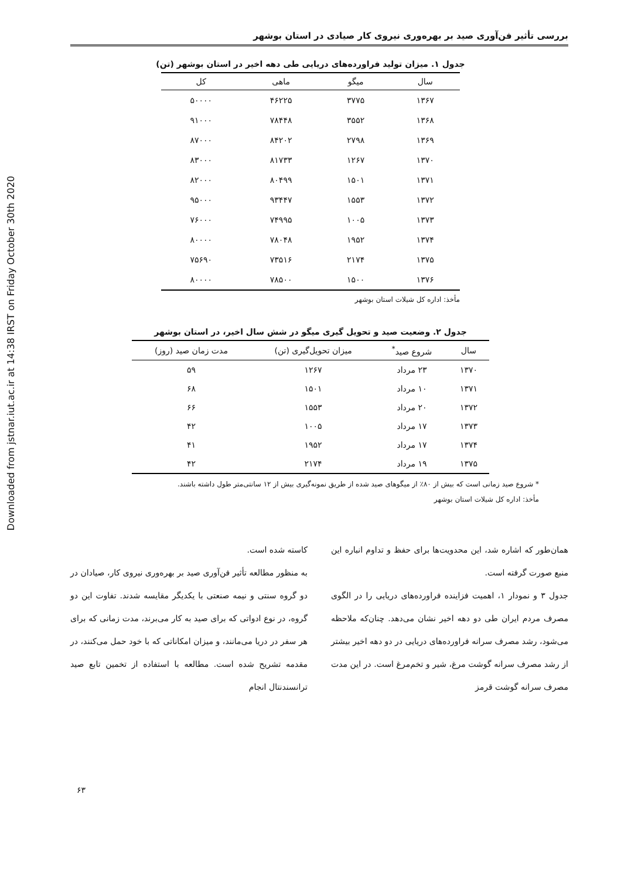Downloaded from jstnar.iut.ac.ir at 14:38 IRST on Friday October 30th 2020
بررسی تأثیر فن‌آوری صید بر بهره‌وری نیروی کار صیادی در استان بوشهر
جدول ۱. میزان تولید فراورده‌های دریایی طی دهه اخیر در استان بوشهر (تن)
| سال | میگو | ماهی | کل |
| --- | --- | --- | --- |
| ۱۳۶۷ | ۳۷۷۵ | ۴۶۲۲۵ | ۵۰۰۰۰ |
| ۱۳۶۸ | ۳۵۵۲ | ۷۸۴۴۸ | ۹۱۰۰۰ |
| ۱۳۶۹ | ۲۷۹۸ | ۸۴۲۰۲ | ۸۷۰۰۰ |
| ۱۳۷۰ | ۱۲۶۷ | ۸۱۷۳۳ | ۸۳۰۰۰ |
| ۱۳۷۱ | ۱۵۰۱ | ۸۰۴۹۹ | ۸۲۰۰۰ |
| ۱۳۷۲ | ۱۵۵۳ | ۹۳۴۴۷ | ۹۵۰۰۰ |
| ۱۳۷۳ | ۱۰۰۵ | ۷۴۹۹۵ | ۷۶۰۰۰ |
| ۱۳۷۴ | ۱۹۵۲ | ۷۸۰۴۸ | ۸۰۰۰۰ |
| ۱۳۷۵ | ۲۱۷۴ | ۷۳۵۱۶ | ۷۵۶۹۰ |
| ۱۳۷۶ | ۱۵۰۰ | ۷۸۵۰۰ | ۸۰۰۰۰ |
مأخذ: اداره کل شیلات استان بوشهر
جدول ۲. وضعیت صید و تحویل گیری میگو در شش سال اخیر، در استان بوشهر
| سال | شروع صید<sup>*</sup> | میزان تحویل‌گیری (تن) | مدت زمان صید (روز) |
| --- | --- | --- | --- |
| ۱۳۷۰ | ۲۳ مرداد | ۱۲۶۷ | ۵۹ |
| ۱۳۷۱ | ۱۰ مرداد | ۱۵۰۱ | ۶۸ |
| ۱۳۷۲ | ۲۰ مرداد | ۱۵۵۳ | ۶۶ |
| ۱۳۷۳ | ۱۷ مرداد | ۱۰۰۵ | ۴۲ |
| ۱۳۷۴ | ۱۷ مرداد | ۱۹۵۲ | ۴۱ |
| ۱۳۷۵ | ۱۹ مرداد | ۲۱۷۴ | ۴۲ |
* شروع صید زمانی است که بیش از ۸۰٪ از میگوهای صید شده از طریق نمونه‌گیری بیش از ۱۲ سانتی‌متر طول داشته باشند.
مأخذ: اداره کل شیلات استان بوشهر
همان‌طور که اشاره شد، این محدویت‌ها برای حفظ و تداوم انباره این منبع صورت گرفته است.
جدول ۳ و نمودار ۱، اهمیت فزاینده فراورده‌های دریایی را در الگوی مصرف مردم ایران طی دو دهه اخیر نشان می‌دهد. چنان‌که ملاحظه می‌شود، رشد مصرف سرانه فراورده‌های دریایی در دو دهه اخیر بیشتر از رشد مصرف سرانه گوشت مرغ، شیر و تخم‌مرغ است. در این مدت مصرف سرانه گوشت قرمز
کاسته شده است.
به منظور مطالعه تأثیر فن‌آوری صید بر بهره‌وری نیروی کار، صیادان در دو گروه سنتی و نیمه صنعتی با یکدیگر مقایسه شدند. تفاوت این دو گروه، در نوع ادواتی که برای صید به کار می‌برند، مدت زمانی که برای هر سفر در دریا می‌مانند، و میزان امکاناتی که با خود حمل می‌کنند، در مقدمه تشریح شده است. مطالعه با استفاده از تخمین تابع صید ترانسندنتال انجام
۶۳